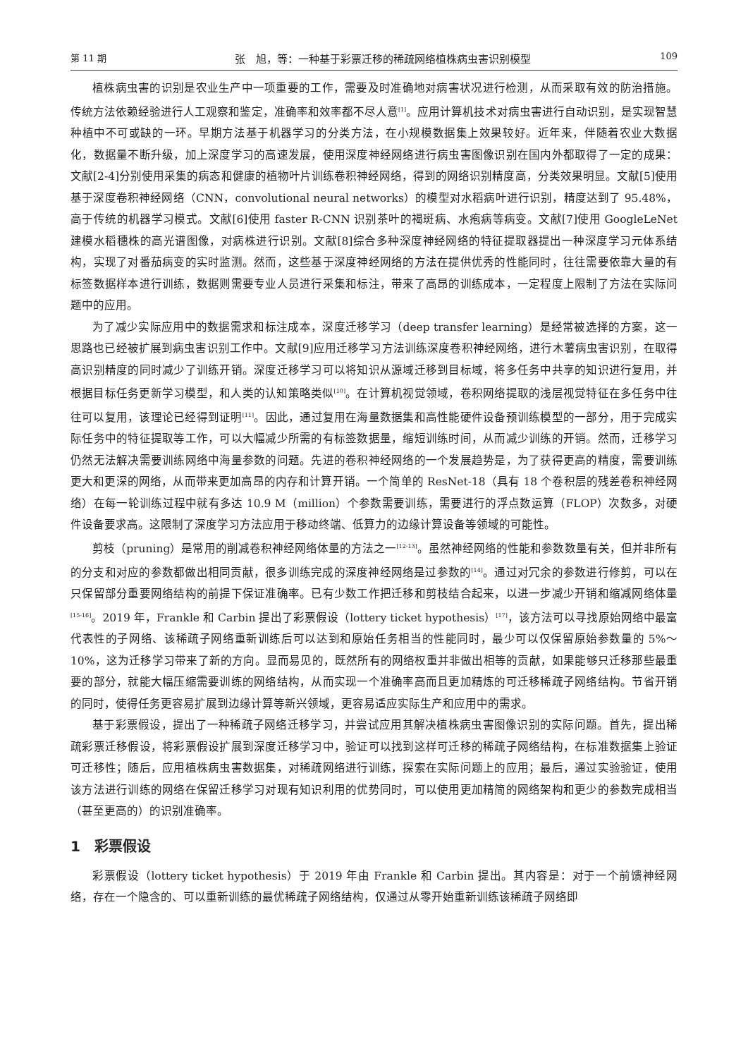第 11 期 张　旭，等：一种基于彩票迁移的稀疏网络植株病虫害识别模型 109
植株病虫害的识别是农业生产中一项重要的工作，需要及时准确地对病害状况进行检测，从而采取有效的防治措施。传统方法依赖经验进行人工观察和鉴定，准确率和效率都不尽人意<sup>[1]</sup>。应用计算机技术对病虫害进行自动识别，是实现智慧种植中不可或缺的一环。早期方法基于机器学习的分类方法，在小规模数据集上效果较好。近年来，伴随着农业大数据化，数据量不断升级，加上深度学习的高速发展，使用深度神经网络进行病虫害图像识别在国内外都取得了一定的成果：文献[2-4]分别使用采集的病态和健康的植物叶片训练卷积神经网络，得到的网络识别精度高，分类效果明显。文献[5]使用基于深度卷积神经网络（CNN，convolutional neural networks）的模型对水稻病叶进行识别，精度达到了 95.48%，高于传统的机器学习模式。文献[6]使用 faster R-CNN 识别茶叶的褐斑病、水疱病等病变。文献[7]使用 GoogleLeNet 建模水稻穗株的高光谱图像，对病株进行识别。文献[8]综合多种深度神经网络的特征提取器提出一种深度学习元体系结构，实现了对番茄病变的实时监测。然而，这些基于深度神经网络的方法在提供优秀的性能同时，往往需要依靠大量的有标签数据样本进行训练，数据则需要专业人员进行采集和标注，带来了高昂的训练成本，一定程度上限制了方法在实际问题中的应用。
为了减少实际应用中的数据需求和标注成本，深度迁移学习（deep transfer learning）是经常被选择的方案，这一思路也已经被扩展到病虫害识别工作中。文献[9]应用迁移学习方法训练深度卷积神经网络，进行木薯病虫害识别，在取得高识别精度的同时减少了训练开销。深度迁移学习可以将知识从源域迁移到目标域，将多任务中共享的知识进行复用，并根据目标任务更新学习模型，和人类的认知策略类似<sup>[10]</sup>。在计算机视觉领域，卷积网络提取的浅层视觉特征在多任务中往往可以复用，该理论已经得到证明<sup>[11]</sup>。因此，通过复用在海量数据集和高性能硬件设备预训练模型的一部分，用于完成实际任务中的特征提取等工作，可以大幅减少所需的有标签数据量，缩短训练时间，从而减少训练的开销。然而，迁移学习仍然无法解决需要训练网络中海量参数的问题。先进的卷积神经网络的一个发展趋势是，为了获得更高的精度，需要训练更大和更深的网络，从而带来更加高昂的内存和计算开销。一个简单的 ResNet-18（具有 18 个卷积层的残差卷积神经网络）在每一轮训练过程中就有多达 10.9 M（million）个参数需要训练，需要进行的浮点数运算（FLOP）次数多，对硬件设备要求高。这限制了深度学习方法应用于移动终端、低算力的边缘计算设备等领域的可能性。
剪枝（pruning）是常用的削减卷积神经网络体量的方法之一<sup>[12-13]</sup>。虽然神经网络的性能和参数数量有关，但并非所有的分支和对应的参数都做出相同贡献，很多训练完成的深度神经网络是过参数的<sup>[14]</sup>。通过对冗余的参数进行修剪，可以在只保留部分重要网络结构的前提下保证准确率。已有少数工作把迁移和剪枝结合起来，以进一步减少开销和缩减网络体量<sup>[15-16]</sup>。2019 年，Frankle 和 Carbin 提出了彩票假设（lottery ticket hypothesis）<sup>[17]</sup>，该方法可以寻找原始网络中最富代表性的子网络、该稀疏子网络重新训练后可以达到和原始任务相当的性能同时，最少可以仅保留原始参数量的 5%～10%，这为迁移学习带来了新的方向。显而易见的，既然所有的网络权重并非做出相等的贡献，如果能够只迁移那些最重要的部分，就能大幅压缩需要训练的网络结构，从而实现一个准确率高而且更加精炼的可迁移稀疏子网络结构。节省开销的同时，使得任务更容易扩展到边缘计算等新兴领域，更容易适应实际生产和应用中的需求。
基于彩票假设，提出了一种稀疏子网络迁移学习，并尝试应用其解决植株病虫害图像识别的实际问题。首先，提出稀疏彩票迁移假设，将彩票假设扩展到深度迁移学习中，验证可以找到这样可迁移的稀疏子网络结构，在标准数据集上验证可迁移性；随后，应用植株病虫害数据集，对稀疏网络进行训练，探索在实际问题上的应用；最后，通过实验验证，使用该方法进行训练的网络在保留迁移学习对现有知识利用的优势同时，可以使用更加精简的网络架构和更少的参数完成相当（甚至更高的）的识别准确率。
1　彩票假设
彩票假设（lottery ticket hypothesis）于 2019 年由 Frankle 和 Carbin 提出。其内容是：对于一个前馈神经网络，存在一个隐含的、可以重新训练的最优稀疏子网络结构，仅通过从零开始重新训练该稀疏子网络即